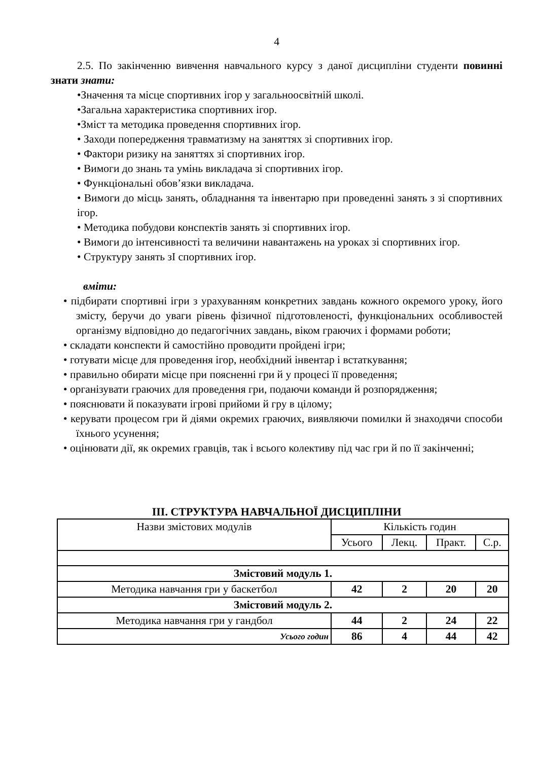4
2.5. По закінченню вивчення навчального курсу з даної дисципліни студенти повинні знати знати:
•Значення та місце спортивних ігор у загальноосвітній школі.
•Загальна характеристика спортивних ігор.
•Зміст та методика проведення спортивних ігор.
• Заходи попередження травматизму на заняттях зі спортивних ігор.
• Фактори ризику на заняттях зі спортивних ігор.
• Вимоги до знань та умінь викладача зі спортивних ігор.
• Функціональні обов’язки викладача.
• Вимоги до місць занять, обладнання та інвентарю при проведенні занять з зі спортивних ігор.
• Методика побудови конспектів занять зі спортивних ігор.
• Вимоги до інтенсивності та величини навантажень на уроках зі спортивних ігор.
• Структуру занять зІ спортивних ігор.
вміти:
• підбирати спортивні ігри з урахуванням конкретних завдань кожного окремого уроку, його змісту, беручи до уваги рівень фізичної підготовленості, функціональних особливостей організму відповідно до педагогічних завдань, віком граючих і формами роботи;
• складати конспекти й самостійно проводити пройдені ігри;
• готувати місце для проведення ігор, необхідний інвентар і встаткування;
• правильно обирати місце при поясненні гри й у процесі її проведення;
• організувати граючих для проведення гри, подаючи команди й розпорядження;
• пояснювати й показувати ігрові прийоми й гру в цілому;
• керувати процесом гри й діями окремих граючих, виявляючи помилки й знаходячи способи їхнього усунення;
• оцінювати дії, як окремих гравців, так і всього колективу під час гри й по її закінченні;
ІІІ. СТРУКТУРА НАВЧАЛЬНОЇ ДИСЦИПЛІНИ
| Назви змістових модулів | Кількість годин | | | |
| | Усього | Лекц. | Практ. | С.р. |
| Змістовий модуль 1. | | | | |
| Методика навчання гри у баскетбол | 42 | 2 | 20 | 20 |
| Змістовий модуль 2. | | | | |
| Методика навчання гри у гандбол | 44 | 2 | 24 | 22 |
| Усього годин | 86 | 4 | 44 | 42 |